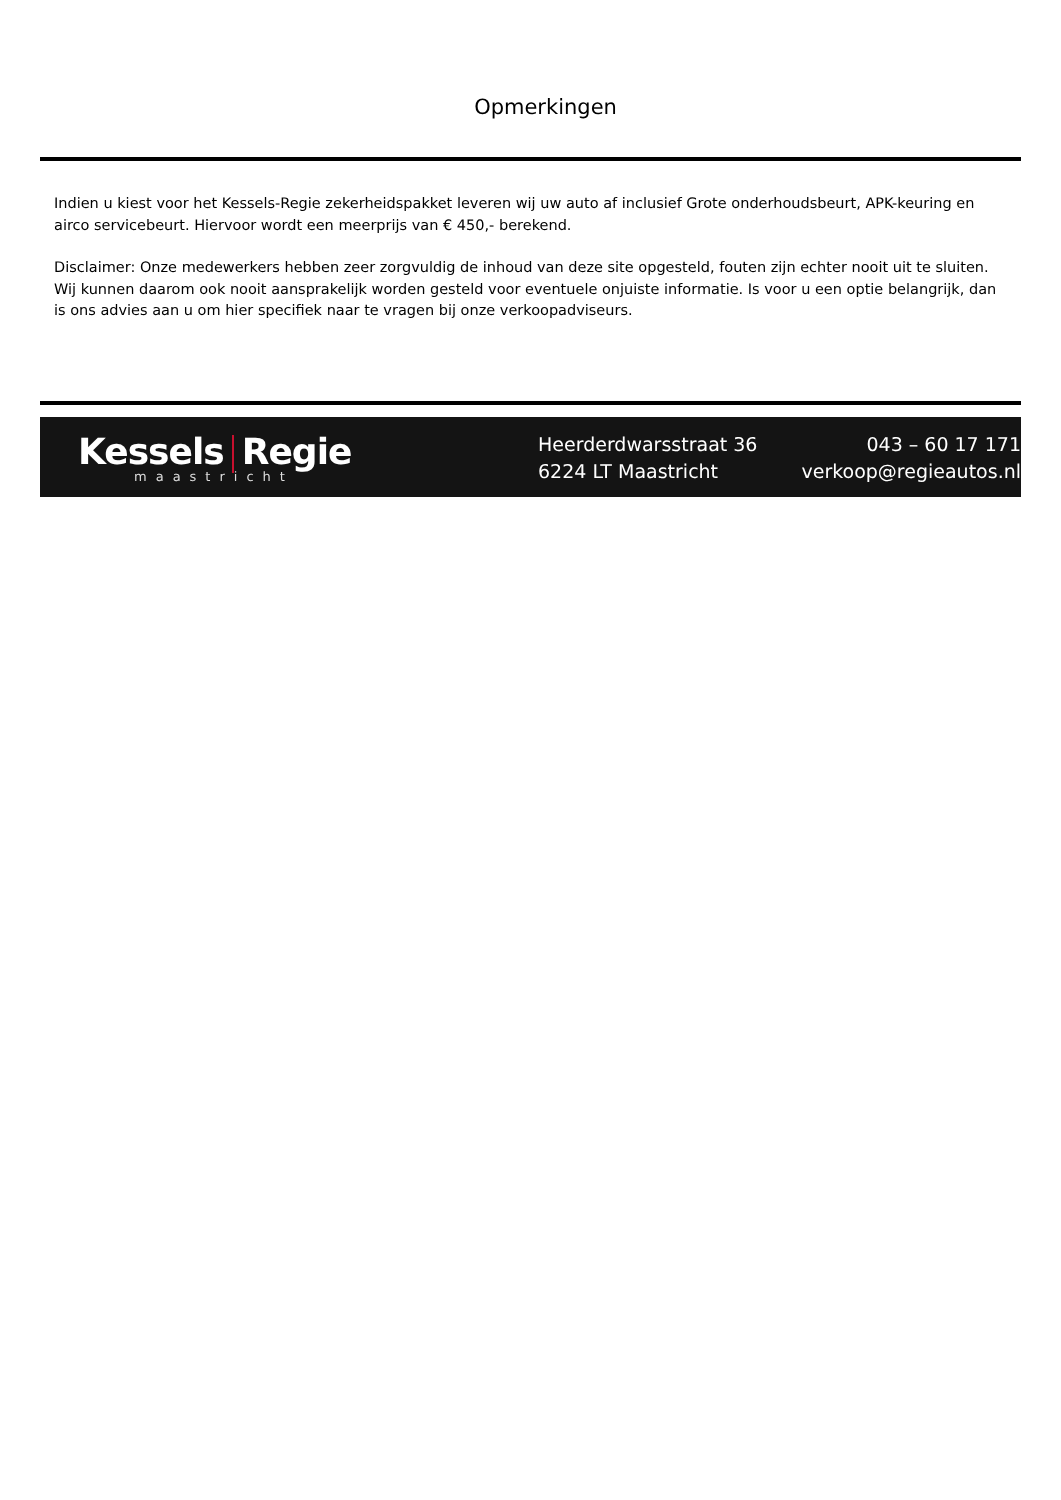Opmerkingen
Indien u kiest voor het Kessels-Regie zekerheidspakket leveren wij uw auto af inclusief Grote onderhoudsbeurt, APK-keuring en airco servicebeurt. Hiervoor wordt een meerprijs van € 450,- berekend.
Disclaimer: Onze medewerkers hebben zeer zorgvuldig de inhoud van deze site opgesteld, fouten zijn echter nooit uit te sluiten. Wij kunnen daarom ook nooit aansprakelijk worden gesteld voor eventuele onjuiste informatie. Is voor u een optie belangrijk, dan is ons advies aan u om hier specifiek naar te vragen bij onze verkoopadviseurs.
Kessels Regie
maastricht
Heerderdwarsstraat 36
6224 LT Maastricht
043 – 60 17 171
verkoop@regieautos.nl